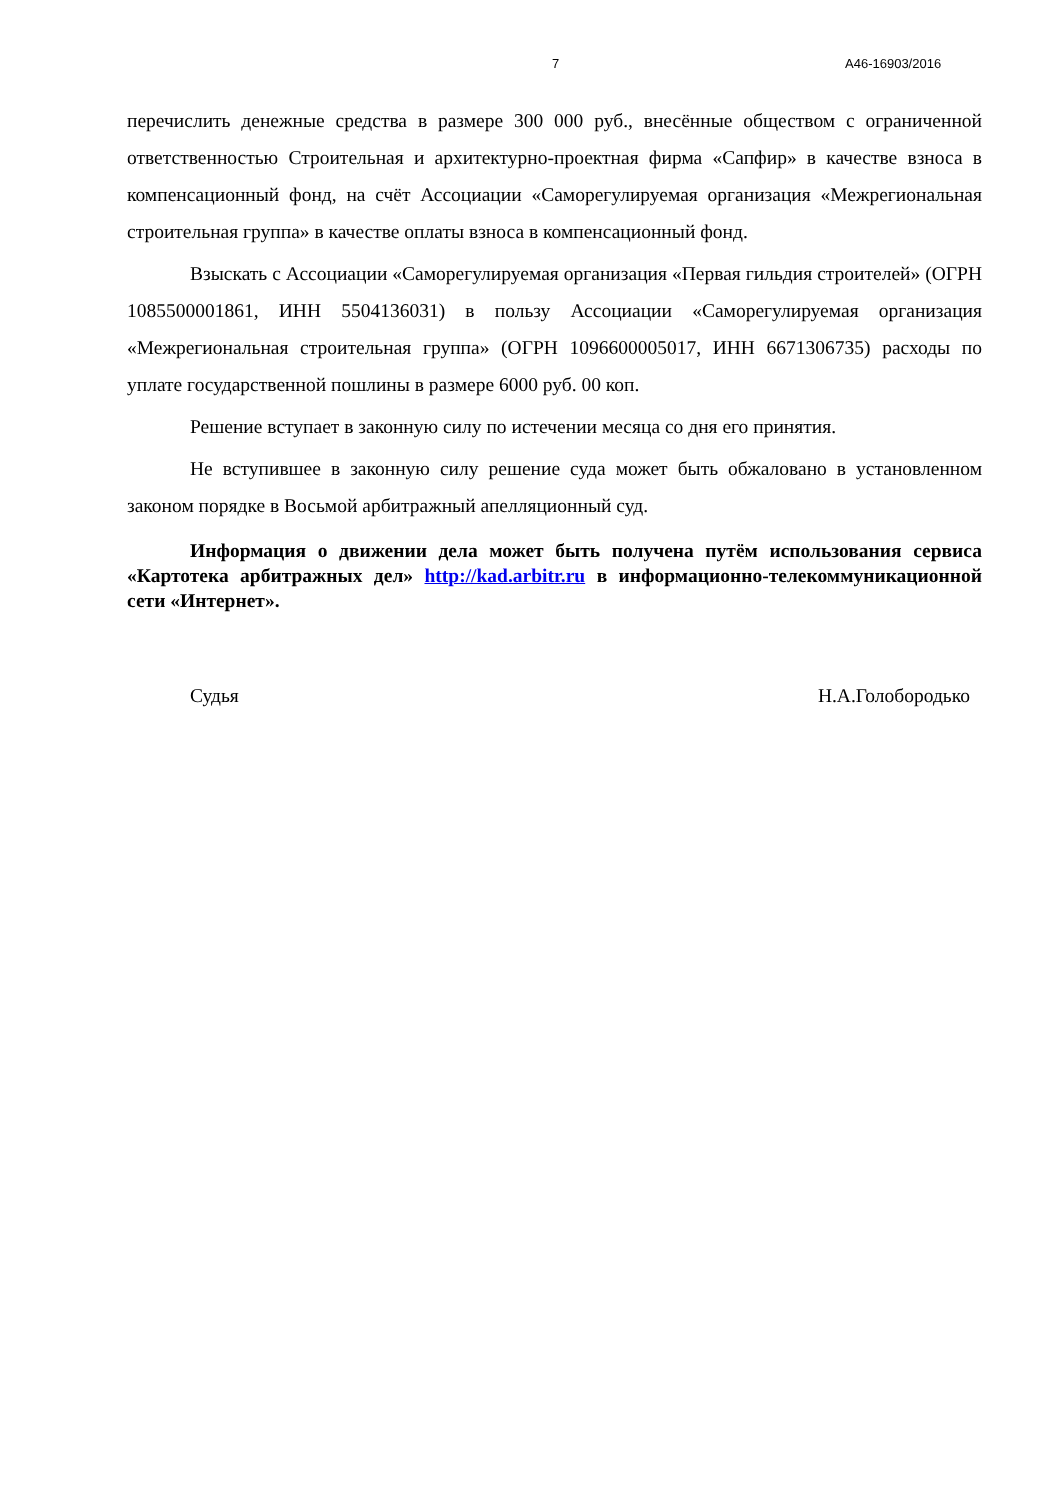7 А46-16903/2016
перечислить денежные средства в размере 300 000 руб., внесённые обществом с ограниченной ответственностью Строительная и архитектурно-проектная фирма «Сапфир» в качестве взноса в компенсационный фонд, на счёт Ассоциации «Саморегулируемая организация «Межрегиональная строительная группа» в качестве оплаты взноса в компенсационный фонд.
Взыскать с Ассоциации «Саморегулируемая организация «Первая гильдия строителей» (ОГРН 1085500001861, ИНН 5504136031) в пользу Ассоциации «Саморегулируемая организация «Межрегиональная строительная группа» (ОГРН 1096600005017, ИНН 6671306735) расходы по уплате государственной пошлины в размере 6000 руб. 00 коп.
Решение вступает в законную силу по истечении месяца со дня его принятия.
Не вступившее в законную силу решение суда может быть обжаловано в установленном законом порядке в Восьмой арбитражный апелляционный суд.
Информация о движении дела может быть получена путём использования сервиса «Картотека арбитражных дел» http://kad.arbitr.ru в информационно-телекоммуникационной сети «Интернет».
Судья Н.А.Голобородько